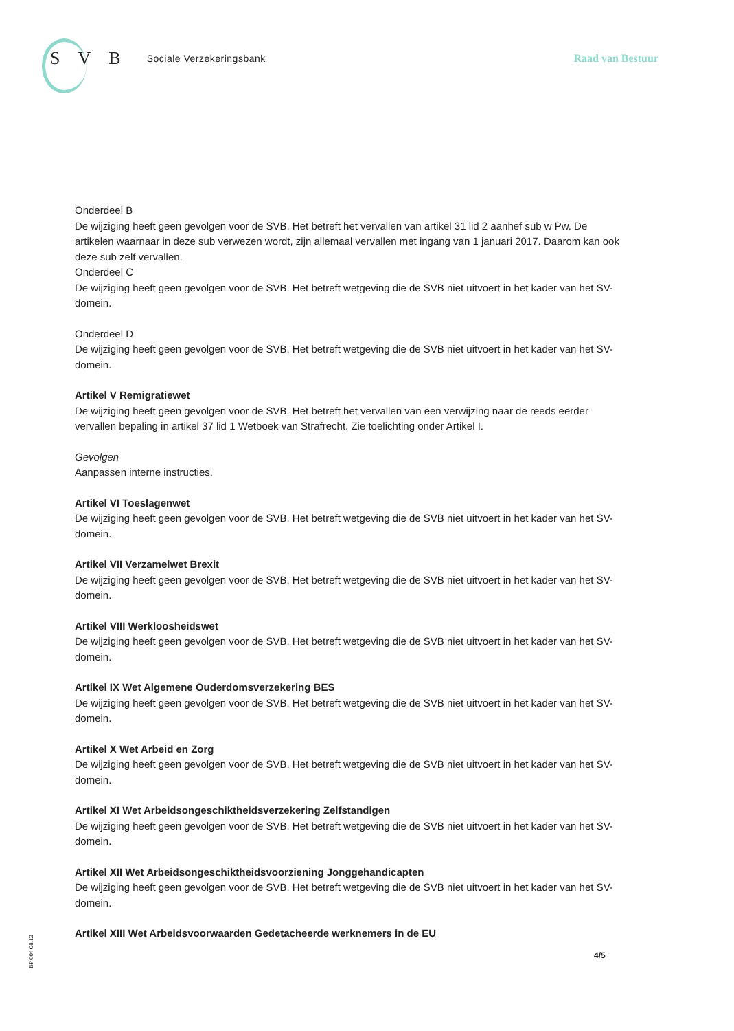S V B Sociale Verzekeringsbank Raad van Bestuur
Onderdeel B
De wijziging heeft geen gevolgen voor de SVB. Het betreft het vervallen van artikel 31 lid 2 aanhef sub w Pw. De artikelen waarnaar in deze sub verwezen wordt, zijn allemaal vervallen met ingang van 1 januari 2017. Daarom kan ook deze sub zelf vervallen.
Onderdeel C
De wijziging heeft geen gevolgen voor de SVB. Het betreft wetgeving die de SVB niet uitvoert in het kader van het SV-domein.
Onderdeel D
De wijziging heeft geen gevolgen voor de SVB. Het betreft wetgeving die de SVB niet uitvoert in het kader van het SV-domein.
Artikel V Remigratiewet
De wijziging heeft geen gevolgen voor de SVB. Het betreft het vervallen van een verwijzing naar de reeds eerder vervallen bepaling in artikel 37 lid 1 Wetboek van Strafrecht. Zie toelichting onder Artikel I.
Gevolgen
Aanpassen interne instructies.
Artikel VI Toeslagenwet
De wijziging heeft geen gevolgen voor de SVB. Het betreft wetgeving die de SVB niet uitvoert in het kader van het SV-domein.
Artikel VII Verzamelwet Brexit
De wijziging heeft geen gevolgen voor de SVB. Het betreft wetgeving die de SVB niet uitvoert in het kader van het SV-domein.
Artikel VIII Werkloosheidswet
De wijziging heeft geen gevolgen voor de SVB. Het betreft wetgeving die de SVB niet uitvoert in het kader van het SV-domein.
Artikel IX Wet Algemene Ouderdomsverzekering BES
De wijziging heeft geen gevolgen voor de SVB. Het betreft wetgeving die de SVB niet uitvoert in het kader van het SV-domein.
Artikel X Wet Arbeid en Zorg
De wijziging heeft geen gevolgen voor de SVB. Het betreft wetgeving die de SVB niet uitvoert in het kader van het SV-domein.
Artikel XI Wet Arbeidsongeschiktheidsverzekering Zelfstandigen
De wijziging heeft geen gevolgen voor de SVB. Het betreft wetgeving die de SVB niet uitvoert in het kader van het SV-domein.
Artikel XII Wet Arbeidsongeschiktheidsvoorziening Jonggehandicapten
De wijziging heeft geen gevolgen voor de SVB. Het betreft wetgeving die de SVB niet uitvoert in het kader van het SV-domein.
Artikel XIII Wet Arbeidsvoorwaarden Gedetacheerde werknemers in de EU
BP 004 08.12
4/5